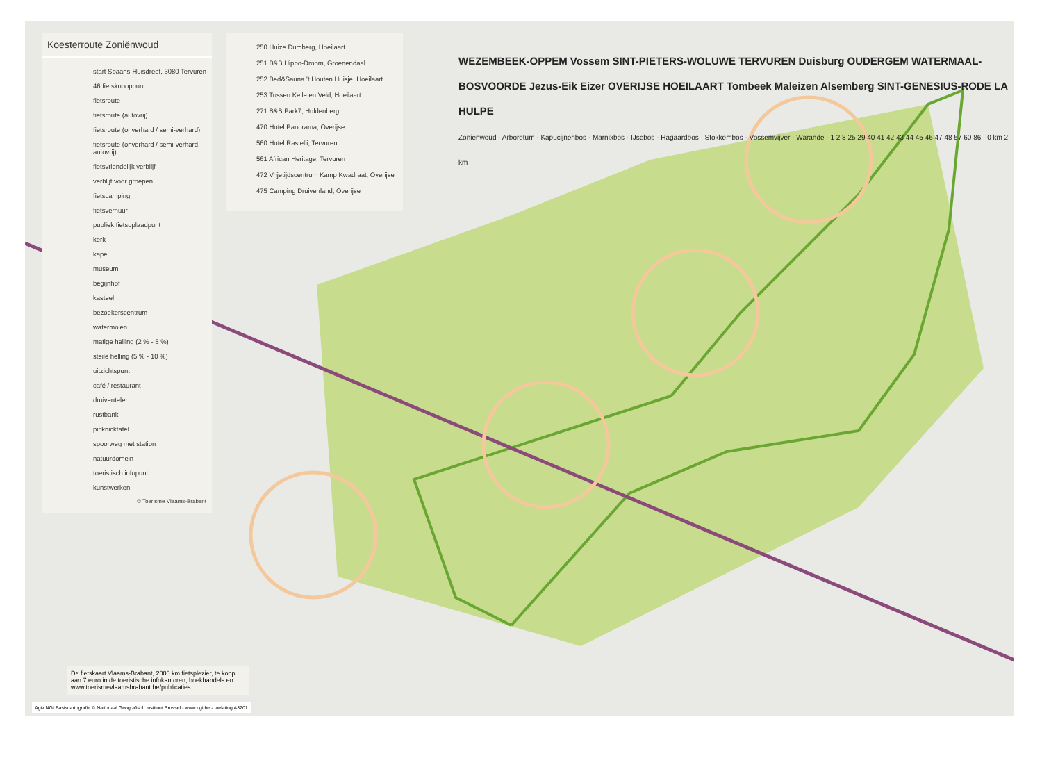Koesterroute Zoniënwoud
start Spaans-Huisdreef, 3080 Tervuren
46 fietsknooppunt
fietsroute
fietsroute (autovrij)
fietsroute (onverhard / semi-verhard)
fietsroute (onverhard / semi-verhard, autovrij)
fietsvriendelijk verblijf
verblijf voor groepen
fietscamping
fietsverhuur
publiek fietsoplaadpunt
kerk
kapel
museum
begijnhof
kasteel
bezoekerscentrum
watermolen
matige helling (2 % - 5 %)
steile helling (5 % - 10 %)
uitzichtspunt
café / restaurant
druiventeler
rustbank
picknicktafel
spoorweg met station
natuurdomein
toeristisch infopunt
kunstwerken
© Toerisme Vlaams-Brabant
250 Huize Dumberg, Hoeilaart
251 B&B Hippo-Droom, Groenendaal
252 Bed&Sauna ’t Houten Huisje, Hoeilaart
253 Tussen Kelle en Veld, Hoeilaart
271 B&B Park7, Huldenberg
470 Hotel Panorama, Overijse
560 Hotel Rastelli, Tervuren
561 African Heritage, Tervuren
472 Vrijetijdscentrum Kamp Kwadraat, Overijse
475 Camping Druivenland, Overijse
WEZEMBEEK-OPPEM Vossem SINT-PIETERS-WOLUWE TERVUREN Duisburg OUDERGEM WATERMAAL-BOSVOORDE Jezus-Eik Eizer OVERIJSE HOEILAART Tombeek Maleizen Alsemberg SINT-GENESIUS-RODE LA HULPE
Zoniënwoud · Arboretum · Kapucijnenbos · Marnixbos · IJsebos · Hagaardbos · Stokkembos · Vossemvijver · Warande · 1 2 8 25 29 40 41 42 43 44 45 46 47 48 57 60 86 · 0 km 2 km
De fietskaart Vlaams-Brabant, 2000 km fietsplezier, te koop aan 7 euro in de toeristische infokantoren, boekhandels en www.toerismevlaamsbrabant.be/publicaties
Agiv NGI Basiscartografie © Nationaal Geografisch Instituut Brussel - www.ngi.be - toelating A3201